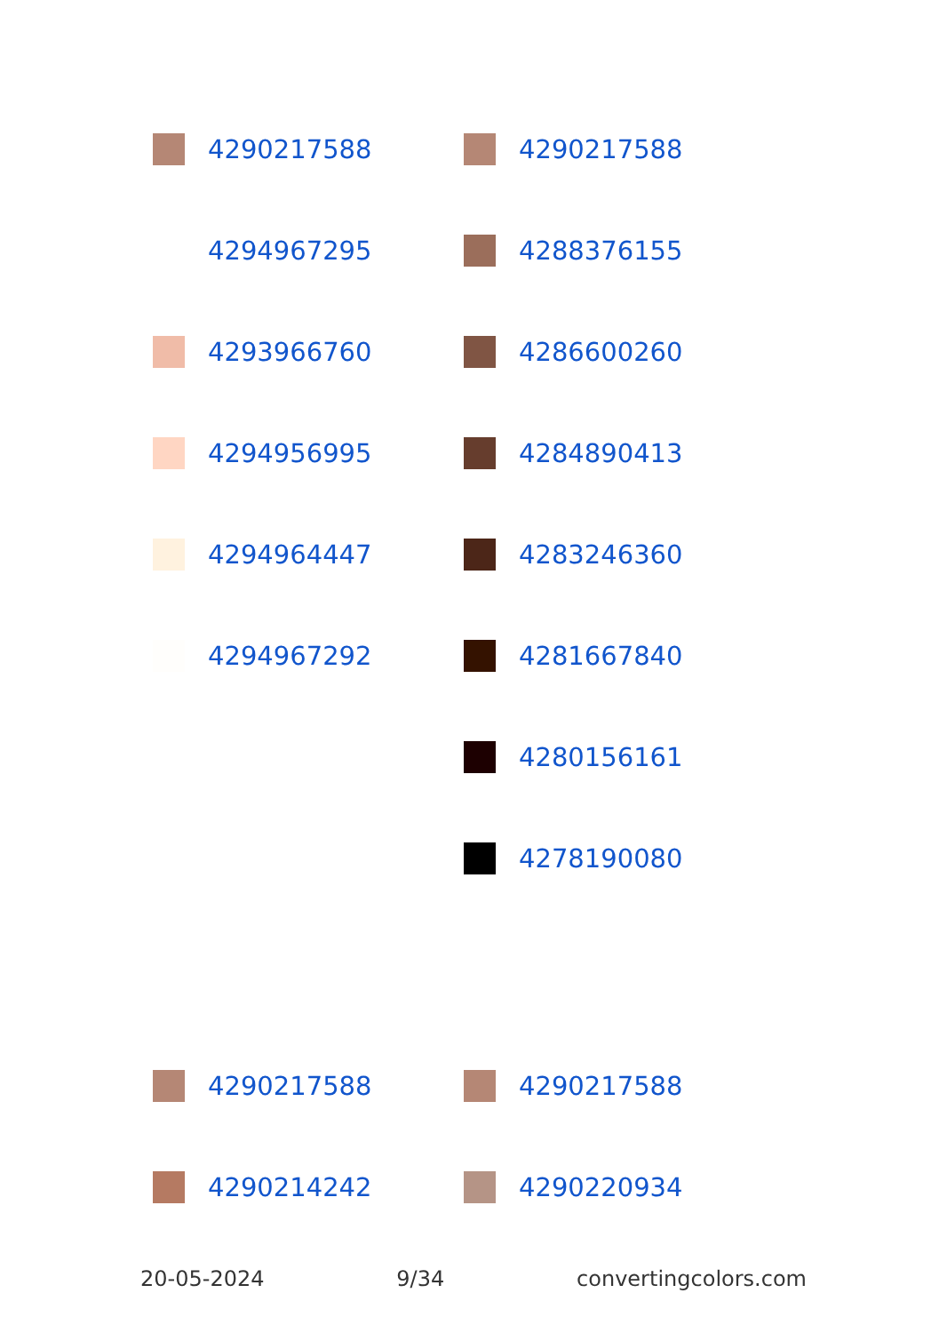4290217588 4290217588
4294967295 4288376155
4293966760 4286600260
4294956995 4284890413
4294964447 4283246360
4294967292 4281667840
4280156161
4278190080
4290217588 4290217588
4290214242 4290220934
20-05-2024 9/34 convertingcolors.com